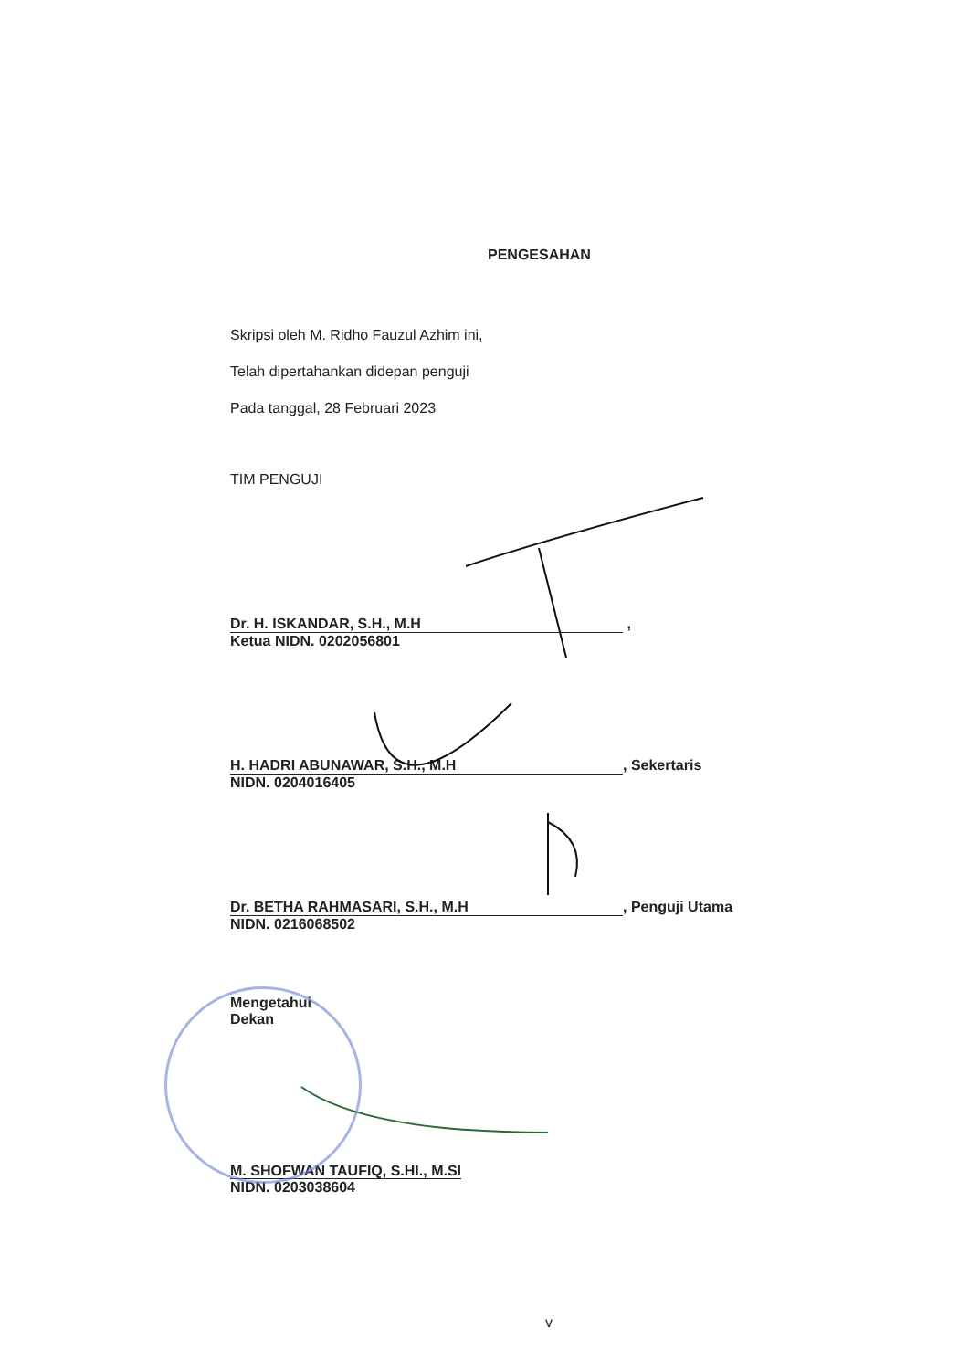PENGESAHAN
Skripsi oleh M. Ridho Fauzul Azhim ini,
Telah dipertahankan didepan penguji
Pada tanggal, 28 Februari 2023
TIM PENGUJI
Dr. H. ISKANDAR, S.H., M.H ,
Ketua NIDN. 0202056801
H. HADRI ABUNAWAR, S.H., M.H, Sekertaris
NIDN. 0204016405
Dr. BETHA RAHMASARI, S.H., M.H, Penguji Utama
NIDN. 0216068502
Mengetahui
Dekan
M. SHOFWAN TAUFIQ, S.HI., M.SI
NIDN. 0203038604
v